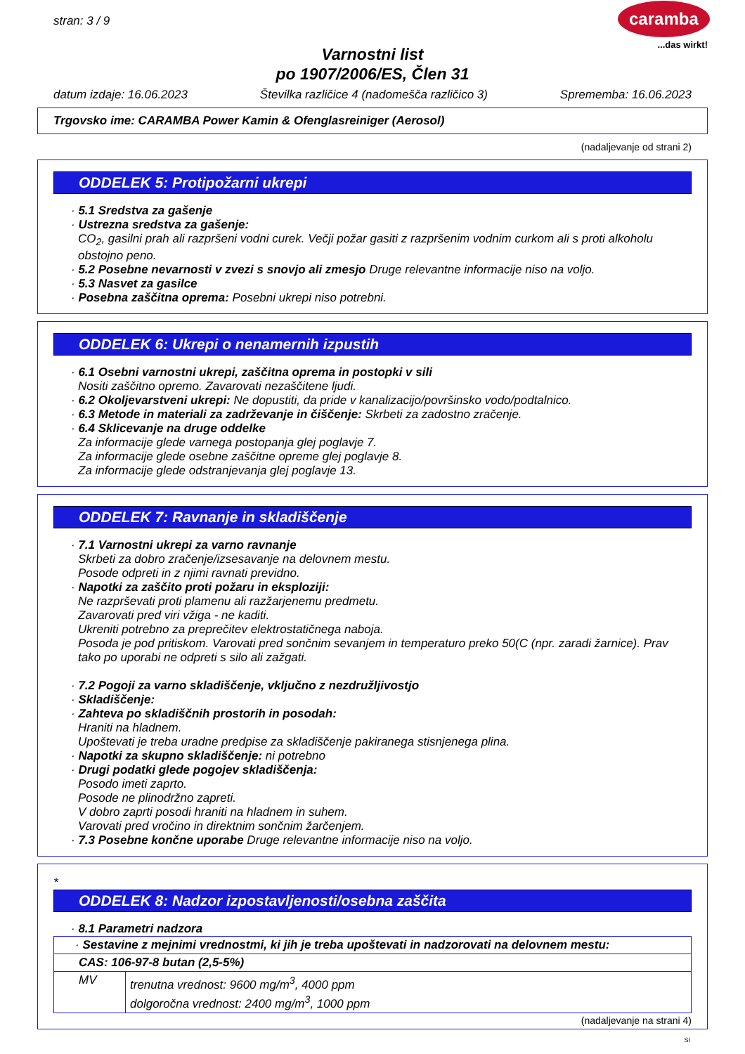stran: 3 / 9
caramba
...das wirkt!
Varnostni list
po 1907/2006/ES, Člen 31
datum izdaje: 16.06.2023 Številka različice 4 (nadomešča različico 3) Sprememba: 16.06.2023
Trgovsko ime: CARAMBA Power Kamin & Ofenglasreiniger (Aerosol)
(nadaljevanje od strani 2)
ODDELEK 5: Protipožarni ukrepi
· 5.1 Sredstva za gašenje
· Ustrezna sredstva za gašenje:
CO<sub>2</sub>, gasilni prah ali razpršeni vodni curek. Večji požar gasiti z razpršenim vodnim curkom ali s proti alkoholu obstojno peno.
· 5.2 Posebne nevarnosti v zvezi s snovjo ali zmesjo Druge relevantne informacije niso na voljo.
· 5.3 Nasvet za gasilce
· Posebna zaščitna oprema: Posebni ukrepi niso potrebni.
ODDELEK 6: Ukrepi o nenamernih izpustih
· 6.1 Osebni varnostni ukrepi, zaščitna oprema in postopki v sili
Nositi zaščitno opremo. Zavarovati nezaščitene ljudi.
· 6.2 Okoljevarstveni ukrepi: Ne dopustiti, da pride v kanalizacijo/površinsko vodo/podtalnico.
· 6.3 Metode in materiali za zadrževanje in čiščenje: Skrbeti za zadostno zračenje.
· 6.4 Sklicevanje na druge oddelke
Za informacije glede varnega postopanja glej poglavje 7.
Za informacije glede osebne zaščitne opreme glej poglavje 8.
Za informacije glede odstranjevanja glej poglavje 13.
ODDELEK 7: Ravnanje in skladiščenje
· 7.1 Varnostni ukrepi za varno ravnanje
Skrbeti za dobro zračenje/izsesavanje na delovnem mestu.
Posode odpreti in z njimi ravnati previdno.
· Napotki za zaščito proti požaru in eksploziji:
Ne razprševati proti plamenu ali razžarjenemu predmetu.
Zavarovati pred viri vžiga - ne kaditi.
Ukreniti potrebno za preprečitev elektrostatičnega naboja.
Posoda je pod pritiskom. Varovati pred sončnim sevanjem in temperaturo preko 50(C (npr. zaradi žarnice). Prav tako po uporabi ne odpreti s silo ali zažgati.
· 7.2 Pogoji za varno skladiščenje, vključno z nezdružljivostjo
· Skladiščenje:
· Zahteva po skladiščnih prostorih in posodah:
Hraniti na hladnem.
Upoštevati je treba uradne predpise za skladiščenje pakiranega stisnjenega plina.
· Napotki za skupno skladiščenje: ni potrebno
· Drugi podatki glede pogojev skladiščenja:
Posodo imeti zaprto.
Posode ne plinodržno zapreti.
V dobro zaprti posodi hraniti na hladnem in suhem.
Varovati pred vročino in direktnim sončnim žarčenjem.
· 7.3 Posebne končne uporabe Druge relevantne informacije niso na voljo.
*
ODDELEK 8: Nadzor izpostavljenosti/osebna zaščita
· 8.1 Parametri nadzora
| · Sestavine z mejnimi vrednostmi, ki jih je treba upoštevati in nadzorovati na delovnem mestu: | |
| CAS: 106-97-8 butan (2,5-5%) | |
| MV | trenutna vrednost: 9600 mg/m<sup>3</sup>, 4000 ppm dolgoročna vrednost: 2400 mg/m<sup>3</sup>, 1000 ppm |
(nadaljevanje na strani 4)
SI